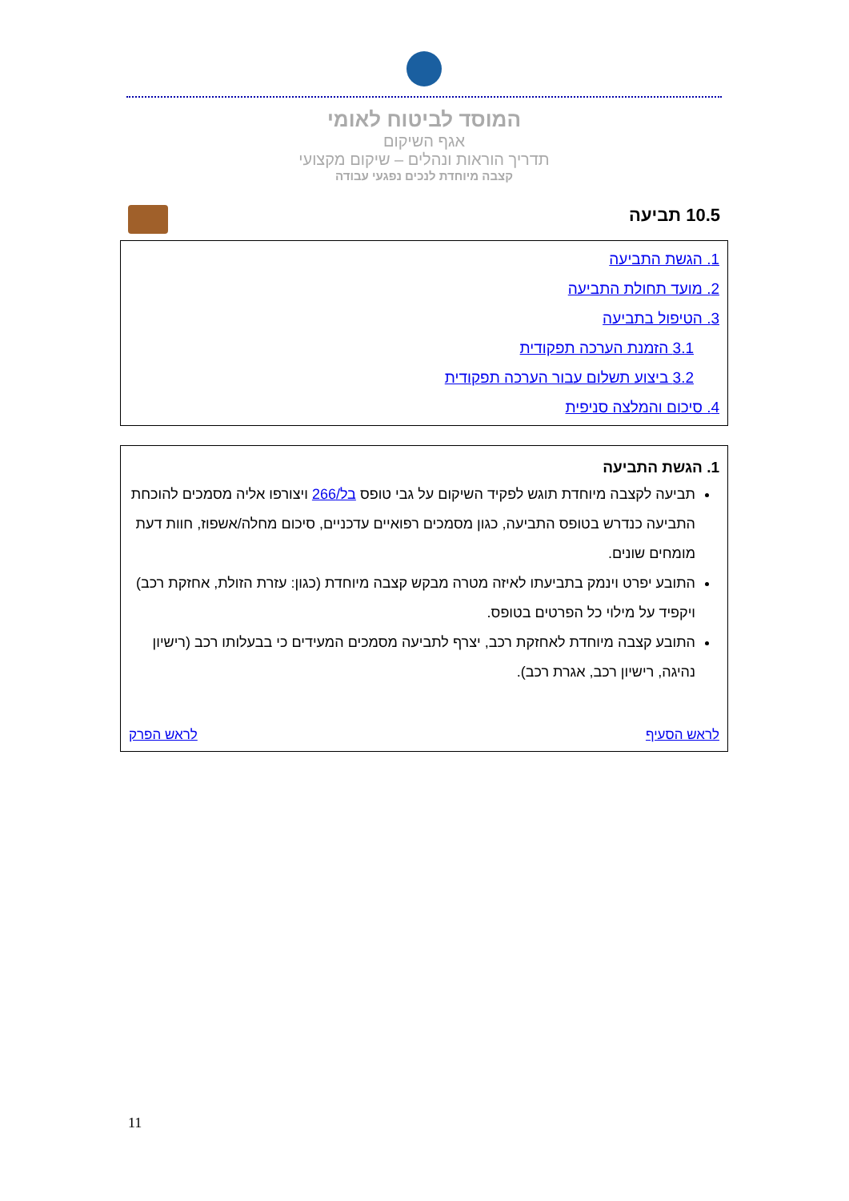המוסד לביטוח לאומי
אגף השיקום
תדריך הוראות ונהלים – שיקום מקצועי
קצבה מיוחדת לנכים נפגעי עבודה
10.5 תביעה
1. הגשת התביעה
2. מועד תחולת התביעה
3. הטיפול בתביעה
3.1 הזמנת הערכה תפקודית
3.2 ביצוע תשלום עבור הערכה תפקודית
4. סיכום והמלצה סניפית
1. הגשת התביעה
תביעה לקצבה מיוחדת תוגש לפקיד השיקום על גבי טופס בל/266 ויצורפו אליה מסמכים להוכחת התביעה כנדרש בטופס התביעה, כגון מסמכים רפואיים עדכניים, סיכום מחלה/אשפוז, חוות דעת מומחים שונים.
התובע יפרט וינמק בתביעתו לאיזה מטרה מבקש קצבה מיוחדת (כגון: עזרת הזולת, אחזקת רכב) ויקפיד על מילוי כל הפרטים בטופס.
התובע קצבה מיוחדת לאחזקת רכב, יצרף לתביעה מסמכים המעידים כי בבעלותו רכב (רישיון נהיגה, רישיון רכב, אגרת רכב).
לראש הסעיף לראש הפרק
11